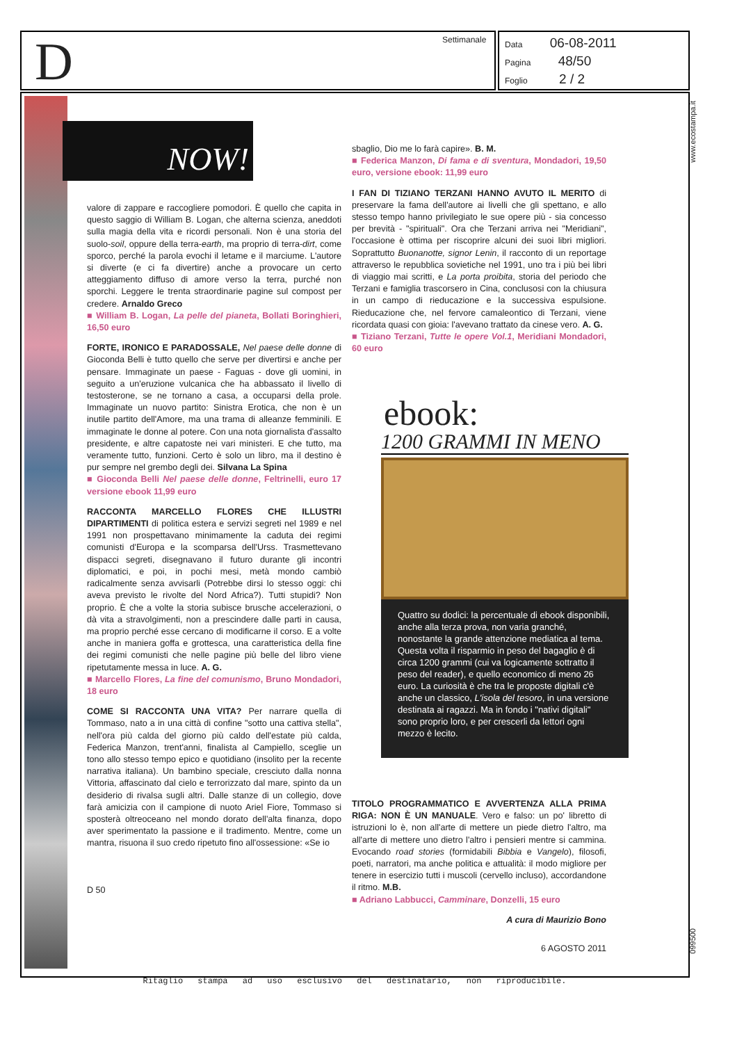D Settimanale
Data 06-08-2011
Pagina 48/50
Foglio 2 / 2
www.ecostampa.it
NOW!
valore di zappare e raccogliere pomodori. È quello che capita in questo saggio di William B. Logan, che alterna scienza, aneddoti sulla magia della vita e ricordi personali. Non è una storia del suolo-soil, oppure della terra-earth, ma proprio di terra-dirt, come sporco, perché la parola evochi il letame e il marciume. L'autore si diverte (e ci fa divertire) anche a provocare un certo atteggiamento diffuso di amore verso la terra, purché non sporchi. Leggere le trenta straordinarie pagine sul compost per credere. Arnaldo Greco
■ William B. Logan, La pelle del pianeta, Bollati Boringhieri, 16,50 euro
FORTE, IRONICO E PARADOSSALE, Nel paese delle donne di Gioconda Belli è tutto quello che serve per divertirsi e anche per pensare. Immaginate un paese - Faguas - dove gli uomini, in seguito a un'eruzione vulcanica che ha abbassato il livello di testosterone, se ne tornano a casa, a occuparsi della prole. Immaginate un nuovo partito: Sinistra Erotica, che non è un inutile partito dell'Amore, ma una trama di alleanze femminili. E immaginate le donne al potere. Con una nota giornalista d'assalto presidente, e altre capatoste nei vari ministeri. E che tutto, ma veramente tutto, funzioni. Certo è solo un libro, ma il destino è pur sempre nel grembo degli dei. Silvana La Spina
■ Gioconda Belli Nel paese delle donne, Feltrinelli, euro 17 versione ebook 11,99 euro
RACCONTA MARCELLO FLORES CHE ILLUSTRI DIPARTIMENTI di politica estera e servizi segreti nel 1989 e nel 1991 non prospettavano minimamente la caduta dei regimi comunisti d'Europa e la scomparsa dell'Urss. Trasmettevano dispacci segreti, disegnavano il futuro durante gli incontri diplomatici, e poi, in pochi mesi, metà mondo cambiò radicalmente senza avvisarli (Potrebbe dirsi lo stesso oggi: chi aveva previsto le rivolte del Nord Africa?). Tutti stupidi? Non proprio. È che a volte la storia subisce brusche accelerazioni, o dà vita a stravolgimenti, non a prescindere dalle parti in causa, ma proprio perché esse cercano di modificarne il corso. E a volte anche in maniera goffa e grottesca, una caratteristica della fine dei regimi comunisti che nelle pagine più belle del libro viene ripetutamente messa in luce. A. G.
■ Marcello Flores, La fine del comunismo, Bruno Mondadori, 18 euro
COME SI RACCONTA UNA VITA? Per narrare quella di Tommaso, nato a in una città di confine "sotto una cattiva stella", nell'ora più calda del giorno più caldo dell'estate più calda, Federica Manzon, trent'anni, finalista al Campiello, sceglie un tono allo stesso tempo epico e quotidiano (insolito per la recente narrativa italiana). Un bambino speciale, cresciuto dalla nonna Vittoria, affascinato dal cielo e terrorizzato dal mare, spinto da un desiderio di rivalsa sugli altri. Dalle stanze di un collegio, dove farà amicizia con il campione di nuoto Ariel Fiore, Tommaso si sposterà oltreoceano nel mondo dorato dell'alta finanza, dopo aver sperimentato la passione e il tradimento. Mentre, come un mantra, risuona il suo credo ripetuto fino all'ossessione: «Se io
D 50
sbaglio, Dio me lo farà capire». B. M.
■ Federica Manzon, Di fama e di sventura, Mondadori, 19,50 euro, versione ebook: 11,99 euro
I FAN DI TIZIANO TERZANI HANNO AVUTO IL MERITO di preservare la fama dell'autore ai livelli che gli spettano, e allo stesso tempo hanno privilegiato le sue opere più - sia concesso per brevità - "spirituali". Ora che Terzani arriva nei "Meridiani", l'occasione è ottima per riscoprire alcuni dei suoi libri migliori. Soprattutto Buonanotte, signor Lenin, il racconto di un reportage attraverso le repubblica sovietiche nel 1991, uno tra i più bei libri di viaggio mai scritti, e La porta proibita, storia del periodo che Terzani e famiglia trascorsero in Cina, conclusosi con la chiusura in un campo di rieducazione e la successiva espulsione. Rieducazione che, nel fervore camaleontico di Terzani, viene ricordata quasi con gioia: l'avevano trattato da cinese vero. A. G.
■ Tiziano Terzani, Tutte le opere Vol.1, Meridiani Mondadori, 60 euro
ebook:
1200 GRAMMI IN MENO
Quattro su dodici: la percentuale di ebook disponibili, anche alla terza prova, non varia granché, nonostante la grande attenzione mediatica al tema. Questa volta il risparmio in peso del bagaglio è di circa 1200 grammi (cui va logicamente sottratto il peso del reader), e quello economico di meno 26 euro. La curiosità è che tra le proposte digitali c'è anche un classico, L'isola del tesoro, in una versione destinata ai ragazzi. Ma in fondo i "nativi digitali" sono proprio loro, e per crescerli da lettori ogni mezzo è lecito.
TITOLO PROGRAMMATICO E AVVERTENZA ALLA PRIMA RIGA: NON È UN MANUALE. Vero e falso: un po' libretto di istruzioni lo è, non all'arte di mettere un piede dietro l'altro, ma all'arte di mettere uno dietro l'altro i pensieri mentre si cammina. Evocando road stories (formidabili Bibbia e Vangelo), filosofi, poeti, narratori, ma anche politica e attualità: il modo migliore per tenere in esercizio tutti i muscoli (cervello incluso), accordandone il ritmo. M.B.
■ Adriano Labbucci, Camminare, Donzelli, 15 euro
A cura di Maurizio Bono
6 AGOSTO 2011
099500
Ritaglio stampa ad uso esclusivo del destinatario, non riproducibile.